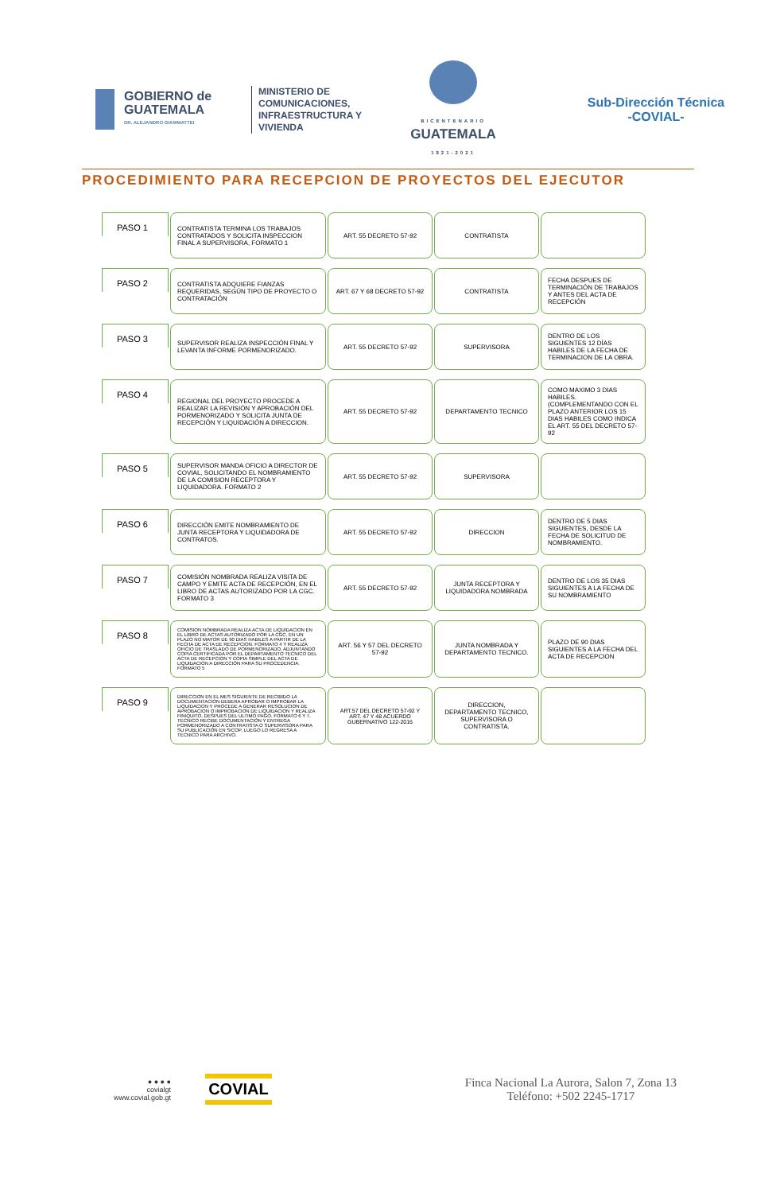GOBIERNO de GUATEMALA
DR. ALEJANDRO GIAMMATTEI
MINISTERIO DE COMUNICACIONES, INFRAESTRUCTURA Y VIVIENDA
BICENTENARIO
GUATEMALA
1821-2021
Sub-Dirección Técnica
-COVIAL-
PROCEDIMIENTO PARA RECEPCION DE PROYECTOS DEL EJECUTOR
PASO 1
CONTRATISTA TERMINA LOS TRABAJOS CONTRATADOS Y SOLICITA INSPECCION FINAL A SUPERVISORA, FORMATO 1
ART. 55 DECRETO 57-92 CONTRATISTA
PASO 2
CONTRATISTA ADQUIERE FIANZAS REQUERIDAS, SEGÚN TIPO DE PROYECTO O CONTRATACIÓN
ART. 67 Y 68 DECRETO 57-92 CONTRATISTA FECHA DESPUES DE TERMINACIÓN DE TRABAJOS Y ANTES DEL ACTA DE RECEPCIÓN
PASO 3
SUPERVISOR REALIZA INSPECCIÓN FINAL Y LEVANTA INFORME PORMENORIZADO.
ART. 55 DECRETO 57-92 SUPERVISORA DENTRO DE LOS SIGUIENTES 12 DÍAS HABILES DE LA FECHA DE TERMINACION DE LA OBRA.
PASO 4
REGIONAL DEL PROYECTO PROCEDE A REALIZAR LA REVISIÓN Y APROBACIÓN DEL PORMENORIZADO Y SOLICITA JUNTA DE RECEPCIÓN Y LIQUIDACIÓN A DIRECCION.
ART. 55 DECRETO 57-92 DEPARTAMENTO TECNICO COMO MAXIMO 3 DIAS HABILES. (COMPLEMENTANDO CON EL PLAZO ANTERIOR LOS 15 DIAS HABILES COMO INDICA EL ART. 55 DEL DECRETO 57-92
PASO 5
SUPERVISOR MANDA OFICIO A DIRECTOR DE COVIAL, SOLICITANDO EL NOMBRAMIENTO DE LA COMISION RECEPTORA Y LIQUIDADORA. FORMATO 2
ART. 55 DECRETO 57-92 SUPERVISORA
PASO 6
DIRECCIÓN EMITE NOMBRAMIENTO DE JUNTA RECEPTORA Y LIQUIDADORA DE CONTRATOS.
ART. 55 DECRETO 57-92 DIRECCION DENTRO DE 5 DIAS SIGUIENTES, DESDE LA FECHA DE SOLICITUD DE NOMBRAMIENTO.
PASO 7
COMISIÓN NOMBRADA REALIZA VISITA DE CAMPO Y EMITE ACTA DE RECEPCIÓN, EN EL LIBRO DE ACTAS AUTORIZADO POR LA CGC. FORMATO 3
ART. 55 DECRETO 57-92 JUNTA RECEPTORA Y LIQUIDADORA NOMBRADA
DENTRO DE LOS 35 DIAS SIGUIENTES A LA FECHA DE SU NOMBRAMIENTO
PASO 8
COMISION NOMBRADA REALIZA ACTA DE LIQUIDACION EN EL LIBRO DE ACTAS AUTORIZADO POR LA CGC, EN UN PLAZO NO MAYOR DE 90 DIAS HABILES A PARTIR DE LA FECHA DE ACTA DE RECEPCION. FORMATO 4 Y REALIZA OFICIO DE TRASLADO DE PORMENORIZADO, ADJUNTANDO COPIA CERTIFICADA POR EL DEPARTAMENTO TECNICO DEL ACTA DE RECEPCION Y COPIA SIMPLE DEL ACTA DE LIQUIDACION A DIRECCIÓN PARA SU PROCEDENCIA. FORMATO 5
ART. 56 Y 57 DEL DECRETO 57-92
JUNTA NOMBRADA Y DEPARTAMENTO TECNICO.
PLAZO DE 90 DIAS SIGUIENTES A LA FECHA DEL ACTA DE RECEPCION
PASO 9
DIRECCION EN EL MES SIGUIENTE DE RECIBIDO LA DOCUMENTACION DEBERA APROBAR O IMPROBAR LA LIQUIDACION Y PROCEDE A GENERAR RESOLUCION DE APROBACION O IMPROBACION DE LIQUIDACION Y REALIZA FINIQUITO, DESPUES DEL ULTIMO PAGO. FORMATO 6 Y 7. TECNICO RECIBE DOCUMENTACIÓN Y ENTREGA PORMENORIZADO A CONTRATISTA O SUPERVISORA PARA SU PUBLICACIÓN EN SICOP, LUEGO LO REGRESA A TECNICO PARA ARCHIVO.
ART.57 DEL DECRETO 57-92 Y ART. 47 Y 48 ACUERDO GUBERNATIVO 122-2016
DIRECCION, DEPARTAMENTO TECNICO, SUPERVISORA O CONTRATISTA.
● ● ● ●
covialgt
www.covial.gob.gt
COVIAL
Finca Nacional La Aurora, Salon 7, Zona 13
Teléfono: +502 2245-1717